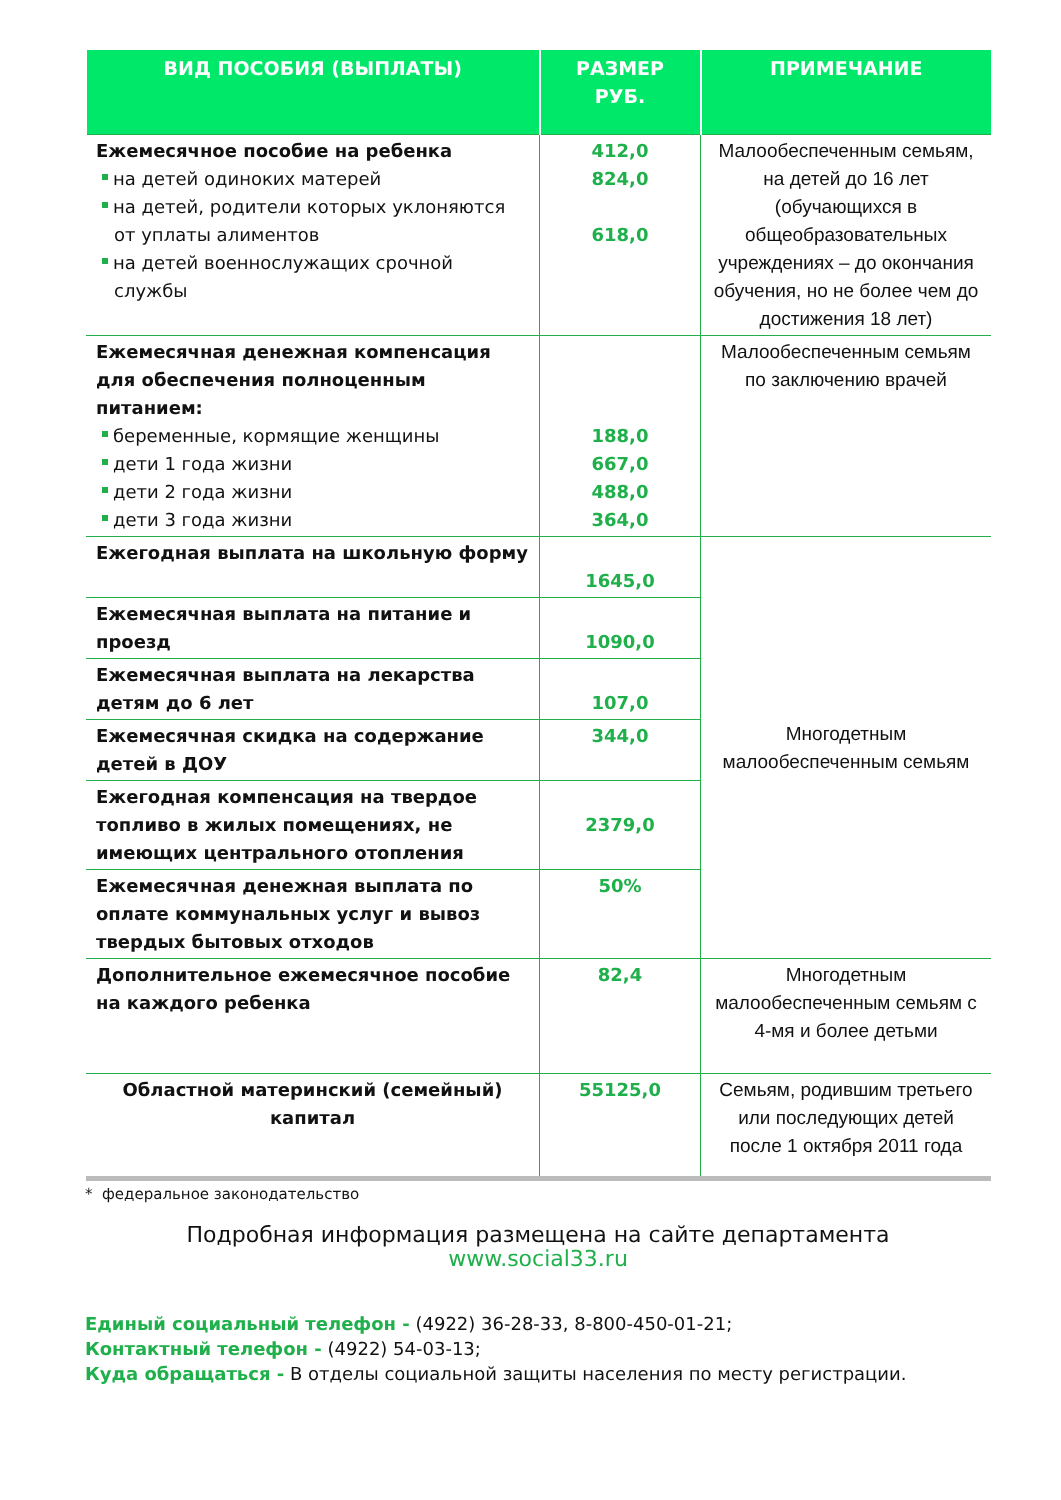| ВИД ПОСОБИЯ (ВЫПЛАТЫ) | РАЗМЕР РУБ. | ПРИМЕЧАНИЕ |
| --- | --- | --- |
| Ежемесячное пособие на ребенка на детей одиноких матерей на детей, родители которых уклоняются от уплаты алиментов на детей военнослужащих срочной службы | 412,0 824,0 618,0 | Малообеспеченным семьям, на детей до 16 лет (обучающихся в общеобразовательных учреждениях – до окончания обучения, но не более чем до достижения 18 лет) |
| Ежемесячная денежная компенсация для обеспечения полноценным питанием: беременные, кормящие женщины дети 1 года жизни дети 2 года жизни дети 3 года жизни | 188,0 667,0 488,0 364,0 | Малообеспеченным семьям по заключению врачей |
| Ежегодная выплата на школьную форму | 1645,0 | Многодетным малообеспеченным семьям |
| Ежемесячная выплата на питание и проезд | 1090,0 | |
| Ежемесячная выплата на лекарства детям до 6 лет | 107,0 | |
| Ежемесячная скидка на содержание детей в ДОУ | 344,0 | |
| Ежегодная компенсация на твердое топливо в жилых помещениях, не имеющих центрального отопления | 2379,0 | |
| Ежемесячная денежная выплата по оплате коммунальных услуг и вывоз твердых бытовых отходов | 50% | |
| Дополнительное ежемесячное пособие на каждого ребенка | 82,4 | Многодетным малообеспеченным семьям с 4-мя и более детьми |
| Областной материнский (семейный) капитал | 55125,0 | Семьям, родившим третьего или последующих детей после 1 октября 2011 года |
* федеральное законодательство
Подробная информация размещена на сайте департамента
www.social33.ru
Единый социальный телефон - (4922) 36-28-33, 8-800-450-01-21;
Контактный телефон - (4922) 54-03-13;
Куда обращаться - В отделы социальной защиты населения по месту регистрации.